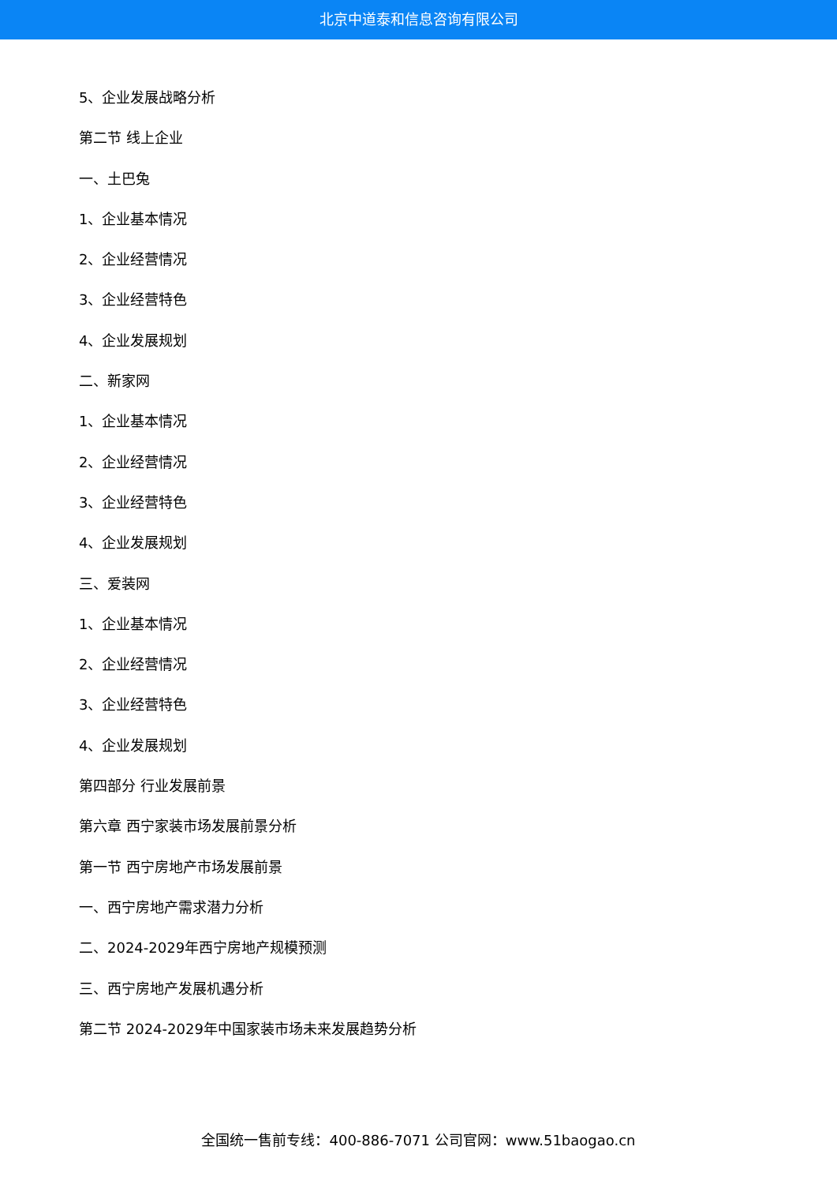北京中道泰和信息咨询有限公司
5、企业发展战略分析
第二节 线上企业
一、土巴兔
1、企业基本情况
2、企业经营情况
3、企业经营特色
4、企业发展规划
二、新家网
1、企业基本情况
2、企业经营情况
3、企业经营特色
4、企业发展规划
三、爱装网
1、企业基本情况
2、企业经营情况
3、企业经营特色
4、企业发展规划
第四部分 行业发展前景
第六章 西宁家装市场发展前景分析
第一节 西宁房地产市场发展前景
一、西宁房地产需求潜力分析
二、2024-2029年西宁房地产规模预测
三、西宁房地产发展机遇分析
第二节 2024-2029年中国家装市场未来发展趋势分析
全国统一售前专线：400-886-7071 公司官网：www.51baogao.cn